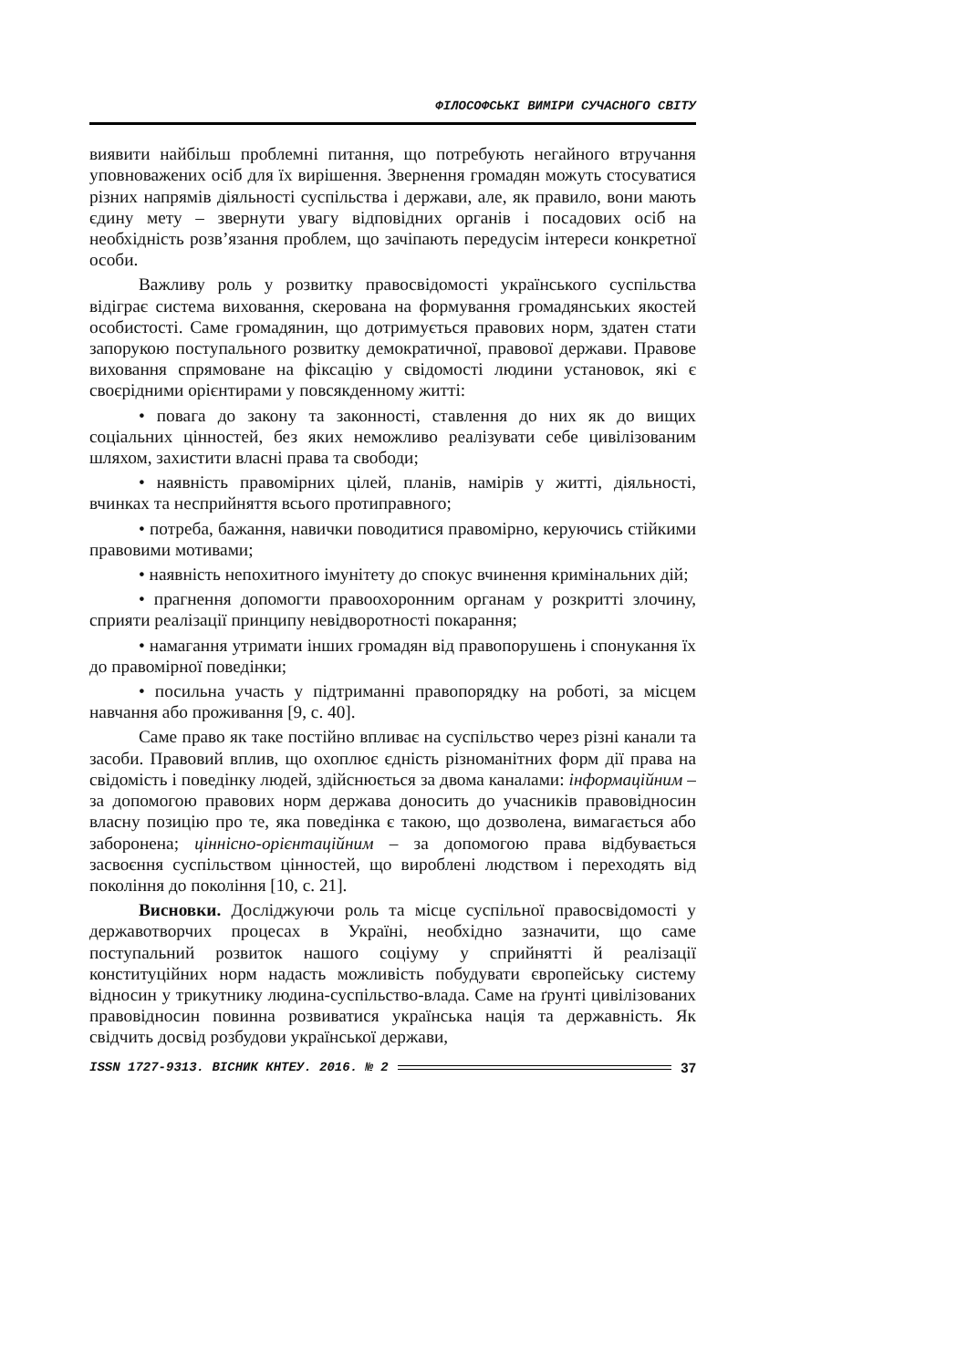ФІЛОСОФСЬКІ ВИМІРИ СУЧАСНОГО СВІТУ
виявити найбільш проблемні питання, що потребують негайного втручання уповноважених осіб для їх вирішення. Звернення громадян можуть стосуватися різних напрямів діяльності суспільства і держави, але, як правило, вони мають єдину мету – звернути увагу відповідних органів і посадових осіб на необхідність розв’язання проблем, що зачіпають передусім інтереси конкретної особи.
Важливу роль у розвитку правосвідомості українського суспільства відіграє система виховання, скерована на формування громадянських якостей особистості. Саме громадянин, що дотримується правових норм, здатен стати запорукою поступального розвитку демократичної, правової держави. Правове виховання спрямоване на фіксацію у свідомості людини установок, які є своєрідними орієнтирами у повсякденному житті:
• повага до закону та законності, ставлення до них як до вищих соціальних цінностей, без яких неможливо реалізувати себе цивілізованим шляхом, захистити власні права та свободи;
• наявність правомірних цілей, планів, намірів у житті, діяльності, вчинках та несприйняття всього протиправного;
• потреба, бажання, навички поводитися правомірно, керуючись стійкими правовими мотивами;
• наявність непохитного імунітету до спокус вчинення кримінальних дій;
• прагнення допомогти правоохоронним органам у розкритті злочину, сприяти реалізації принципу невідворотності покарання;
• намагання утримати інших громадян від правопорушень і спонукання їх до правомірної поведінки;
• посильна участь у підтриманні правопорядку на роботі, за місцем навчання або проживання [9, с. 40].
Саме право як таке постійно впливає на суспільство через різні канали та засоби. Правовий вплив, що охоплює єдність різноманітних форм дії права на свідомість і поведінку людей, здійснюється за двома каналами: інформаційним – за допомогою правових норм держава доносить до учасників правовідносин власну позицію про те, яка поведінка є такою, що дозволена, вимагається або заборонена; ціннісно-орієнтаційним – за допомогою права відбувається засвоєння суспільством цінностей, що вироблені людством і переходять від покоління до покоління [10, с. 21].
Висновки. Досліджуючи роль та місце суспільної правосвідомості у державотворчих процесах в Україні, необхідно зазначити, що саме поступальний розвиток нашого соціуму у сприйнятті й реалізації конституційних норм надасть можливість побудувати європейську систему відносин у трикутнику людина-суспільство-влада. Саме на ґрунті цивілізованих правовідносин повинна розвиватися українська нація та державність. Як свідчить досвід розбудови української держави,
ISSN 1727-9313. ВІСНИК КНТЕУ. 2016. № 2 37